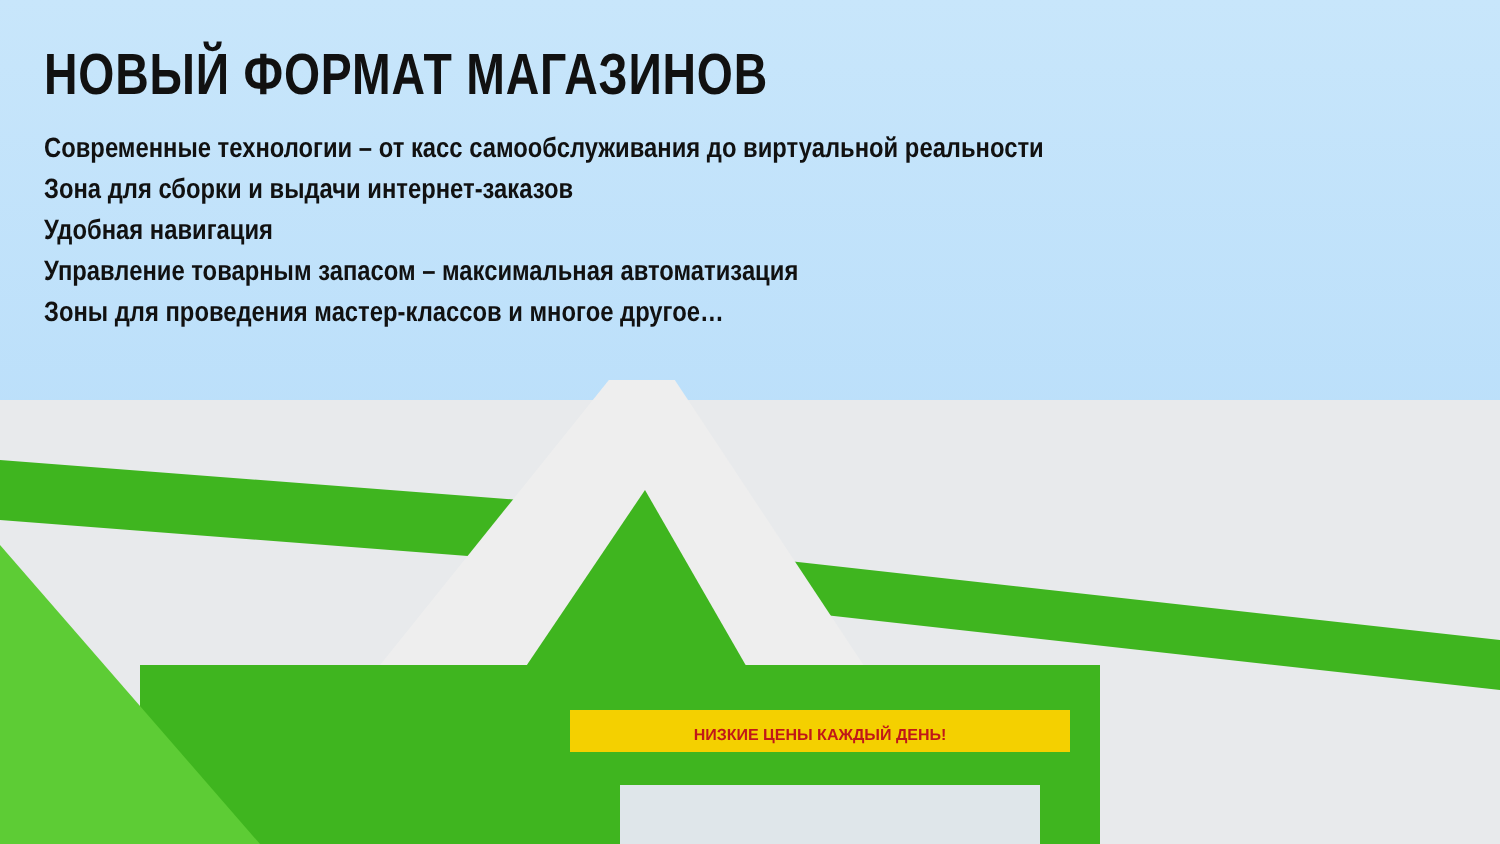НОВЫЙ ФОРМАТ МАГАЗИНОВ
Современные технологии – от касс самообслуживания до виртуальной реальности
Зона для сборки и выдачи интернет-заказов
Удобная навигация
Управление товарным запасом – максимальная автоматизация
Зоны для проведения мастер-классов и многое другое…
НИЗКИЕ ЦЕНЫ КАЖДЫЙ ДЕНЬ!